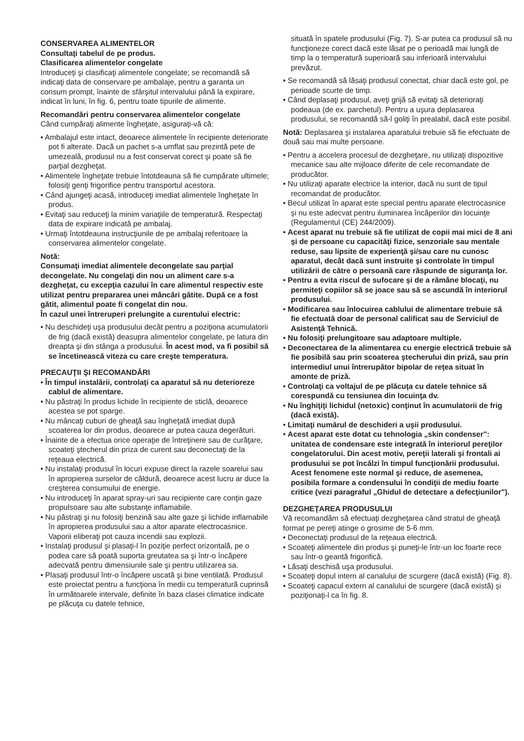CONSERVAREA ALIMENTELOR
Consultaţi tabelul de pe produs.
Clasificarea alimentelor congelate
Introduceţi şi clasificaţi alimentele congelate; se recomandă să indicaţi data de conservare pe ambalaje, pentru a garanta un consum prompt, înainte de sfârşitul intervalului până la expirare, indicat în luni, în fig. 6, pentru toate tipurile de alimente.
Recomandări pentru conservarea alimentelor congelate
Când cumpăraţi alimente îngheţate, asiguraţi-vă că:
• Ambalajul este intact, deoarece alimentele în recipiente deteriorate pot fi alterate. Dacă un pachet s-a umflat sau prezintă pete de umezeală, produsul nu a fost conservat corect şi poate să fie parţial dezgheţat.
• Alimentele îngheţate trebuie întotdeauna să fie cumpărate ultimele; folosiţi genţi frigorifice pentru transportul acestora.
• Când ajungeţi acasă, introduceţi imediat alimentele îngheţate în produs.
• Evitaţi sau reduceţi la minim variaţiile de temperatură. Respectaţi data de expirare indicată pe ambalaj.
• Urmaţi întotdeauna instrucţiunile de pe ambalaj referitoare la conservarea alimentelor congelate.
Notă:
Consumaţi imediat alimentele decongelate sau parţial decongelate. Nu congelaţi din nou un aliment care s-a dezgheţat, cu excepţia cazului în care alimentul respectiv este utilizat pentru prepararea unei mâncări gătite. După ce a fost gătit, alimentul poate fi congelat din nou.
În cazul unei întreruperi prelungite a curentului electric:
• Nu deschideţi uşa produsului decât pentru a poziţiona acumulatorii de frig (dacă există) deasupra alimentelor congelate, pe latura din dreapta şi din stânga a produsului. În acest mod, va fi posibil să se încetinească viteza cu care creşte temperatura.
PRECAUŢII ŞI RECOMANDĂRI
• În timpul instalării, controlaţi ca aparatul să nu deterioreze cablul de alimentare.
• Nu păstraţi în produs lichide în recipiente de sticlă, deoarece acestea se pot sparge.
• Nu mâncaţi cuburi de gheaţă sau îngheţată imediat după scoaterea lor din produs, deoarece ar putea cauza degerături.
• Înainte de a efectua orice operaţie de întreţinere sau de curăţare, scoateţi ştecherul din priza de curent sau deconectaţi de la reţeaua electrică.
• Nu instalaţi produsul în locuri expuse direct la razele soarelui sau în apropierea surselor de căldură, deoarece acest lucru ar duce la creşterea consumului de energie.
• Nu introduceţi în aparat spray-uri sau recipiente care conţin gaze propulsoare sau alte substanţe inflamabile.
• Nu păstraţi şi nu folosiţi benzină sau alte gaze şi lichide inflamabile în apropierea produsului sau a altor aparate electrocasnice. Vaporii eliberaţi pot cauza incendii sau explozii.
• Instalaţi produsul şi plasaţi-l în poziţie perfect orizontală, pe o podea care să poată suporta greutatea sa şi într-o încăpere adecvată pentru dimensiunile sale şi pentru utilizarea sa.
• Plasaţi produsul într-o încăpere uscată şi bine ventilată. Produsul este proiectat pentru a funcţiona în medii cu temperatură cuprinsă în următoarele intervale, definite în baza clasei climatice indicate pe plăcuţa cu datele tehnice,
situată în spatele produsului (Fig. 7). S-ar putea ca produsul să nu funcţioneze corect dacă este lăsat pe o perioadă mai lungă de timp la o temperatură superioară sau inferioară intervalului prevăzut.
• Se recomandă să lăsaţi produsul conectat, chiar dacă este gol, pe perioade scurte de timp.
• Când deplasaţi produsul, aveţi grijă să evitaţi să deterioraţi podeaua (de ex. parchetul). Pentru a uşura deplasarea produsului, se recomandă să-l goliţi în prealabil, dacă este posibil.
Notă: Deplasarea şi instalarea aparatului trebuie să fie efectuate de două sau mai multe persoane.
• Pentru a accelera procesul de dezgheţare, nu utilizaţi dispozitive mecanice sau alte mijloace diferite de cele recomandate de producător.
• Nu utilizaţi aparate electrice la interior, dacă nu sunt de tipul recomandat de producător.
• Becul utilizat în aparat este special pentru aparate electrocasnice şi nu este adecvat pentru iluminarea încăperilor din locuinţe (Regulamentul (CE) 244/2009).
• Acest aparat nu trebuie să fie utilizat de copii mai mici de 8 ani şi de persoane cu capacităţi fizice, senzoriale sau mentale reduse, sau lipsite de experienţă şi/sau care nu cunosc aparatul, decât dacă sunt instruite şi controlate în timpul utilizării de către o persoană care răspunde de siguranţa lor.
• Pentru a evita riscul de sufocare şi de a rămâne blocaţi, nu permiteţi copiilor să se joace sau să se ascundă în interiorul produsului.
• Modificarea sau înlocuirea cablului de alimentare trebuie să fie efectuată doar de personal calificat sau de Serviciul de Asistenţă Tehnică.
• Nu folosiţi prelungitoare sau adaptoare multiple.
• Deconectarea de la alimentarea cu energie electrică trebuie să fie posibilă sau prin scoaterea ştecherului din priză, sau prin intermediul unui întrerupător bipolar de reţea situat în amonte de priză.
• Controlaţi ca voltajul de pe plăcuţa cu datele tehnice să corespundă cu tensiunea din locuinţa dv.
• Nu înghiţiţi lichidul (netoxic) conţinut în acumulatorii de frig (dacă există).
• Limitaţi numărul de deschideri a uşii produsului.
• Acest aparat este dotat cu tehnologia „skin condenser": unitatea de condensare este integrată în interiorul pereţilor congelatorului. Din acest motiv, pereţii laterali şi frontali ai produsului se pot încălzi în timpul funcţionării produsului. Acest fenomene este normal şi reduce, de asemenea, posibila formare a condensului în condiţii de mediu foarte critice (vezi paragraful „Ghidul de detectare a defecţiunilor").
DEZGHEŢAREA PRODUSULUI
Vă recomandăm să efectuaţi dezgheţarea când stratul de gheaţă format pe pereţi atinge o grosime de 5-6 mm.
• Deconectaţi produsul de la reţeaua electrică.
• Scoateţi alimentele din produs şi puneţi-le într-un loc foarte rece sau într-o geantă frigorifică.
• Lăsaţi deschisă uşa produsului.
• Scoateţi dopul intern al canalului de scurgere (dacă există) (Fig. 8).
• Scoateţi capacul extern al canalului de scurgere (dacă există) şi poziţionaţi-l ca în fig. 8.